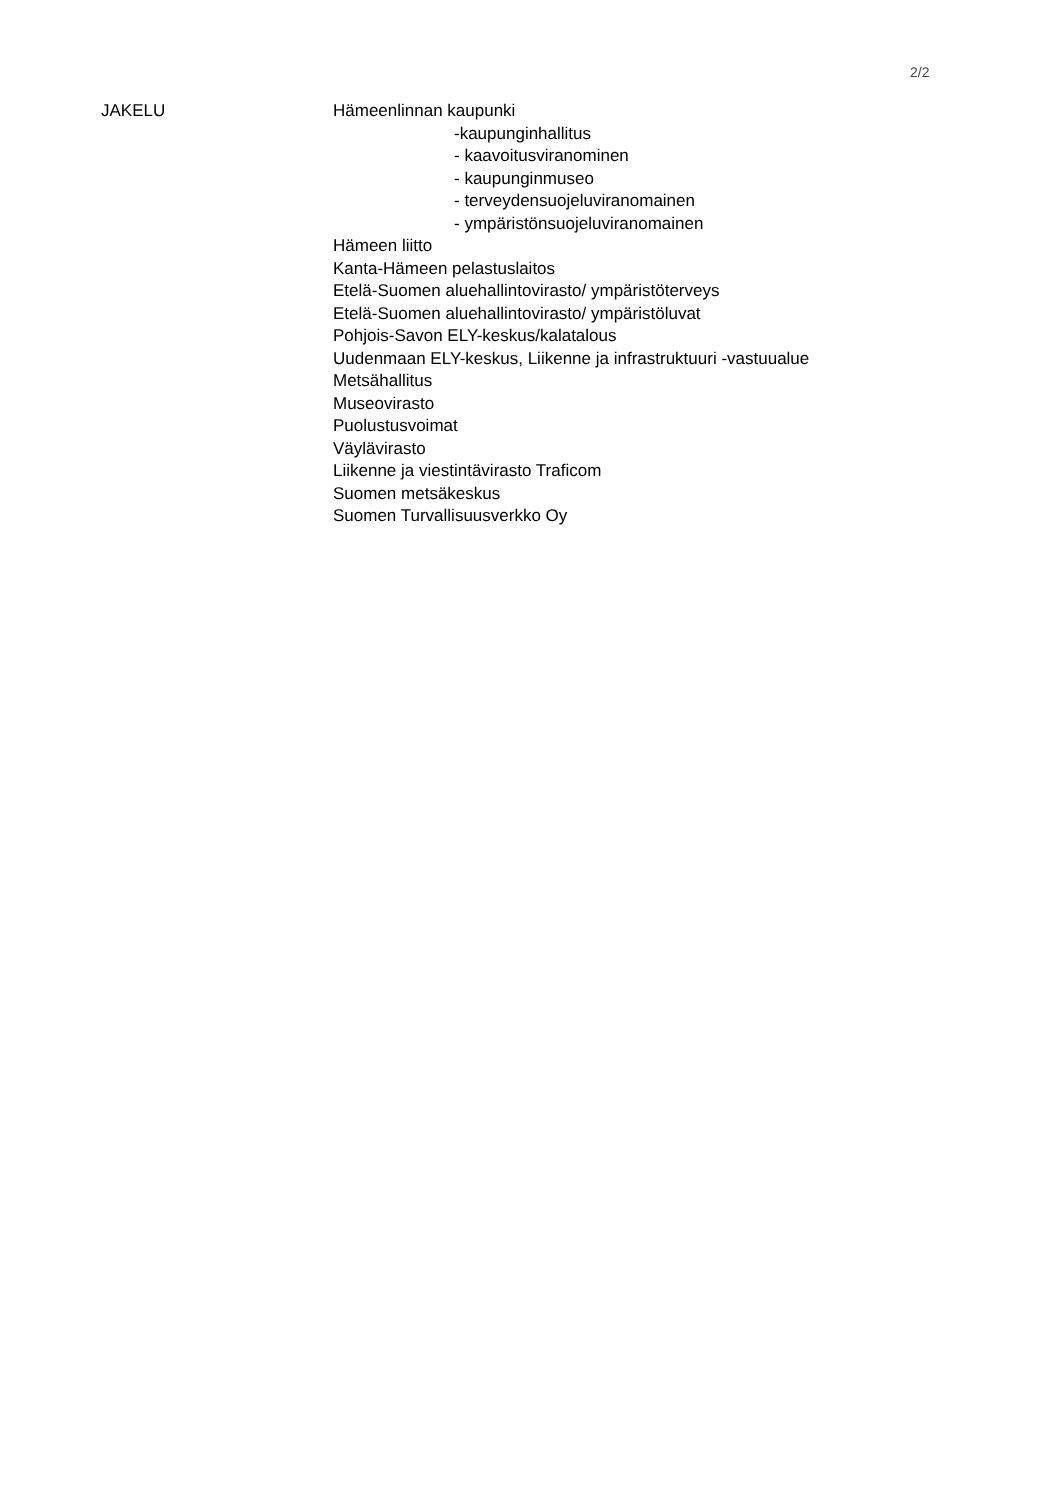2/2
JAKELU Hämeenlinnan kaupunki
-kaupunginhallitus
- kaavoitusviranominen
- kaupunginmuseo
- terveydensuojeluviranomainen
- ympäristönsuojeluviranomainen
Hämeen liitto
Kanta-Hämeen pelastuslaitos
Etelä-Suomen aluehallintovirasto/ ympäristöterveys
Etelä-Suomen aluehallintovirasto/ ympäristöluvat
Pohjois-Savon ELY-keskus/kalatalous
Uudenmaan ELY-keskus, Liikenne ja infrastruktuuri -vastuualue
Metsähallitus
Museovirasto
Puolustusvoimat
Väylävirasto
Liikenne ja viestintävirasto Traficom
Suomen metsäkeskus
Suomen Turvallisuusverkko Oy